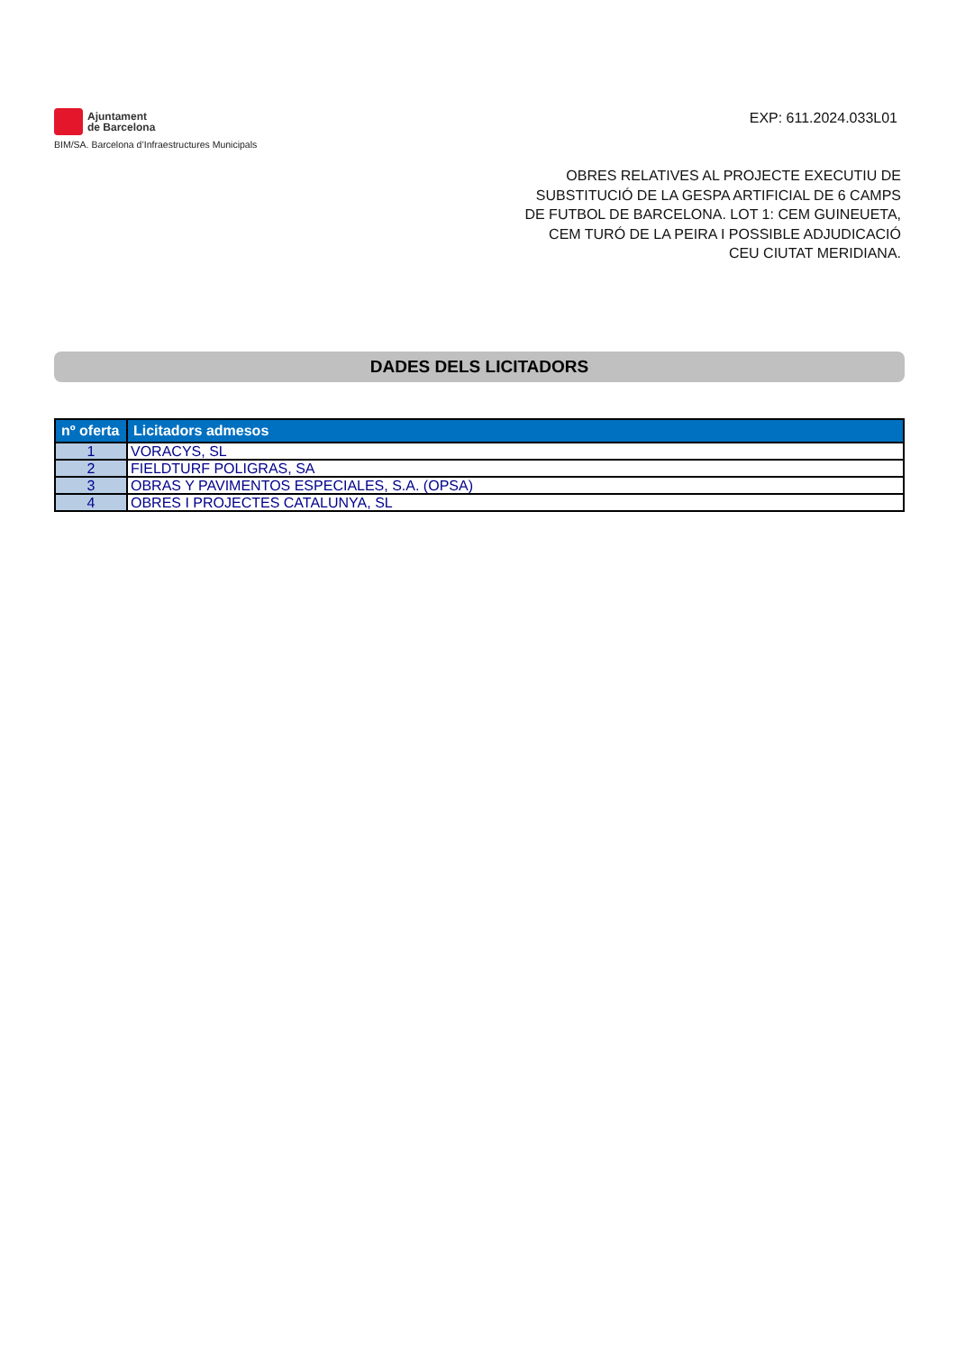Ajuntament
de Barcelona
BIM/SA. Barcelona d’Infraestructures Municipals
EXP: 611.2024.033L01
OBRES RELATIVES AL PROJECTE EXECUTIU DE SUBSTITUCIÓ DE LA GESPA ARTIFICIAL DE 6 CAMPS DE FUTBOL DE BARCELONA. LOT 1: CEM GUINEUETA, CEM TURÓ DE LA PEIRA I POSSIBLE ADJUDICACIÓ CEU CIUTAT MERIDIANA.
DADES DELS LICITADORS
| nº oferta | Licitadors admesos |
| --- | --- |
| 1 | VORACYS, SL |
| 2 | FIELDTURF POLIGRAS, SA |
| 3 | OBRAS Y PAVIMENTOS ESPECIALES, S.A. (OPSA) |
| 4 | OBRES I PROJECTES CATALUNYA, SL |